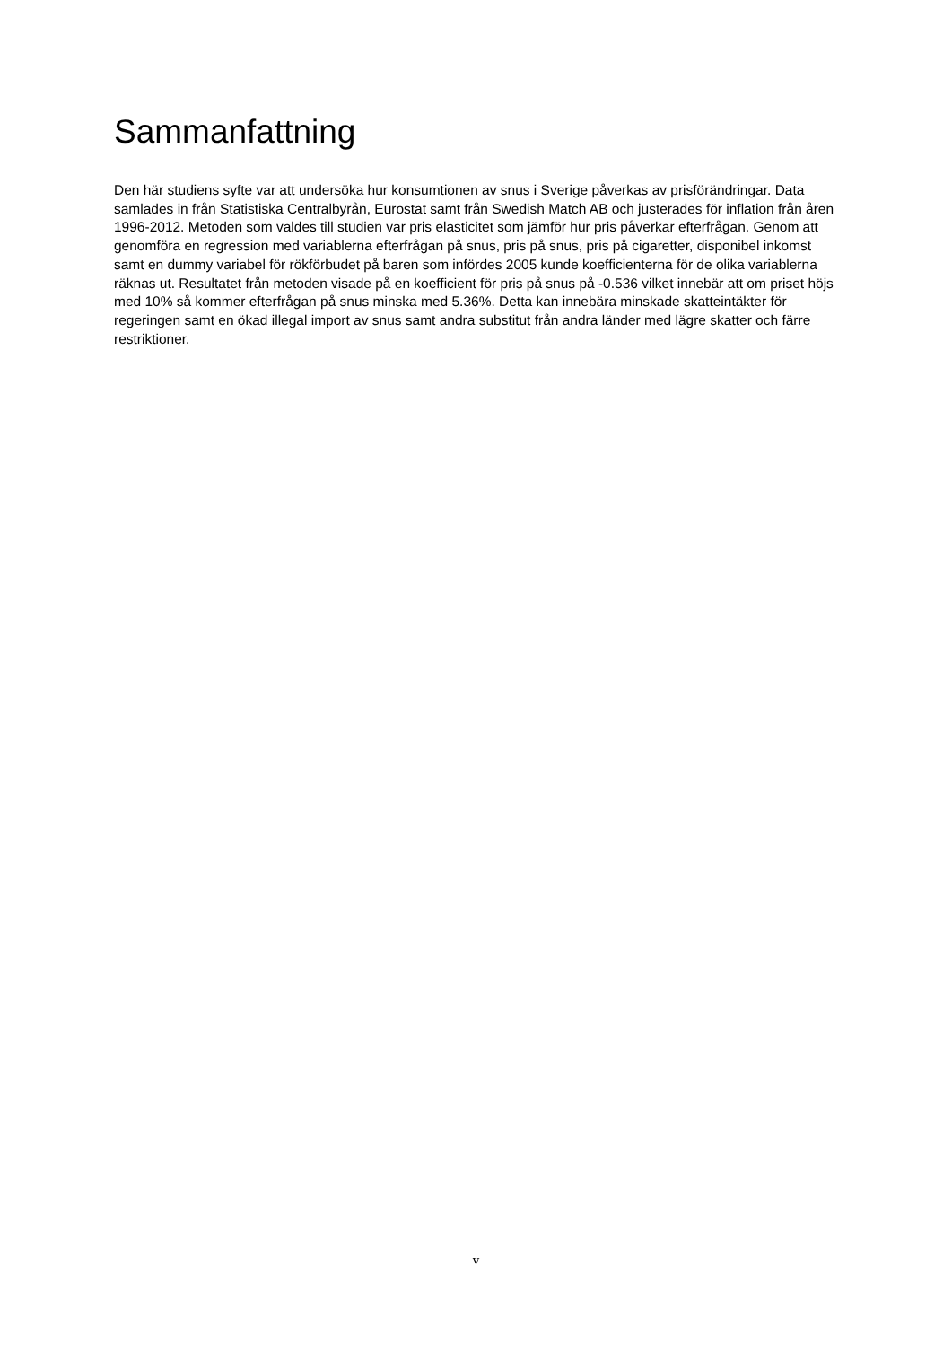Sammanfattning
Den här studiens syfte var att undersöka hur konsumtionen av snus i Sverige påverkas av prisförändringar. Data samlades in från Statistiska Centralbyrån, Eurostat samt från Swedish Match AB och justerades för inflation från åren 1996-2012. Metoden som valdes till studien var pris elasticitet som jämför hur pris påverkar efterfrågan. Genom att genomföra en regression med variablerna efterfrågan på snus, pris på snus, pris på cigaretter, disponibel inkomst samt en dummy variabel för rökförbudet på baren som infördes 2005 kunde koefficienterna för de olika variablerna räknas ut. Resultatet från metoden visade på en koefficient för pris på snus på -0.536 vilket innebär att om priset höjs med 10% så kommer efterfrågan på snus minska med 5.36%. Detta kan innebära minskade skatteintäkter för regeringen samt en ökad illegal import av snus samt andra substitut från andra länder med lägre skatter och färre restriktioner.
v